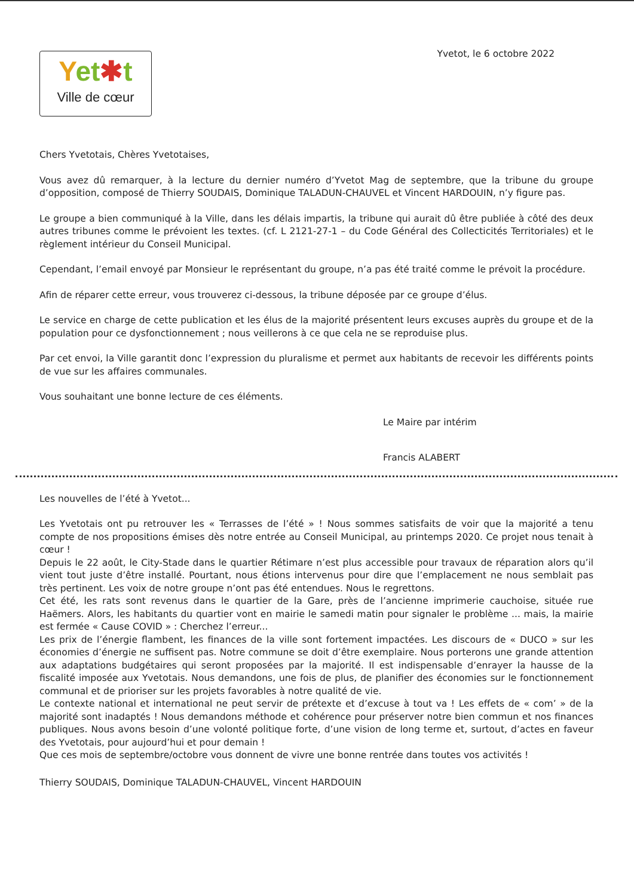Yet✱t
Ville de cœur
Yvetot, le 6 octobre 2022
Chers Yvetotais, Chères Yvetotaises,
Vous avez dû remarquer, à la lecture du dernier numéro d’Yvetot Mag de septembre, que la tribune du groupe d’opposition, composé de Thierry SOUDAIS, Dominique TALADUN-CHAUVEL et Vincent HARDOUIN, n’y figure pas.
Le groupe a bien communiqué à la Ville, dans les délais impartis, la tribune qui aurait dû être publiée à côté des deux autres tribunes comme le prévoient les textes. (cf. L 2121-27-1 – du Code Général des Collecticités Territoriales) et le règlement intérieur du Conseil Municipal.
Cependant, l’email envoyé par Monsieur le représentant du groupe, n’a pas été traité comme le prévoit la procédure.
Afin de réparer cette erreur, vous trouverez ci-dessous, la tribune déposée par ce groupe d’élus.
Le service en charge de cette publication et les élus de la majorité présentent leurs excuses auprès du groupe et de la population pour ce dysfonctionnement ; nous veillerons à ce que cela ne se reproduise plus.
Par cet envoi, la Ville garantit donc l’expression du pluralisme et permet aux habitants de recevoir les différents points de vue sur les affaires communales.
Vous souhaitant une bonne lecture de ces éléments.
Le Maire par intérim
Francis ALABERT
Les nouvelles de l’été à Yvetot...
Les Yvetotais ont pu retrouver les « Terrasses de l’été » ! Nous sommes satisfaits de voir que la majorité a tenu compte de nos propositions émises dès notre entrée au Conseil Municipal, au printemps 2020. Ce projet nous tenait à cœur !
Depuis le 22 août, le City-Stade dans le quartier Rétimare n’est plus accessible pour travaux de réparation alors qu’il vient tout juste d’être installé. Pourtant, nous étions intervenus pour dire que l’emplacement ne nous semblait pas très pertinent. Les voix de notre groupe n’ont pas été entendues. Nous le regrettons.
Cet été, les rats sont revenus dans le quartier de la Gare, près de l’ancienne imprimerie cauchoise, située rue Haëmers. Alors, les habitants du quartier vont en mairie le samedi matin pour signaler le problème ... mais, la mairie est fermée « Cause COVID » : Cherchez l’erreur...
Les prix de l’énergie flambent, les finances de la ville sont fortement impactées. Les discours de « DUCO » sur les économies d’énergie ne suffisent pas. Notre commune se doit d’être exemplaire. Nous porterons une grande attention aux adaptations budgétaires qui seront proposées par la majorité. Il est indispensable d’enrayer la hausse de la fiscalité imposée aux Yvetotais. Nous demandons, une fois de plus, de planifier des économies sur le fonctionnement communal et de prioriser sur les projets favorables à notre qualité de vie.
Le contexte national et international ne peut servir de prétexte et d’excuse à tout va ! Les effets de « com’ » de la majorité sont inadaptés ! Nous demandons méthode et cohérence pour préserver notre bien commun et nos finances publiques. Nous avons besoin d’une volonté politique forte, d’une vision de long terme et, surtout, d’actes en faveur des Yvetotais, pour aujourd’hui et pour demain !
Que ces mois de septembre/octobre vous donnent de vivre une bonne rentrée dans toutes vos activités !
Thierry SOUDAIS, Dominique TALADUN-CHAUVEL, Vincent HARDOUIN